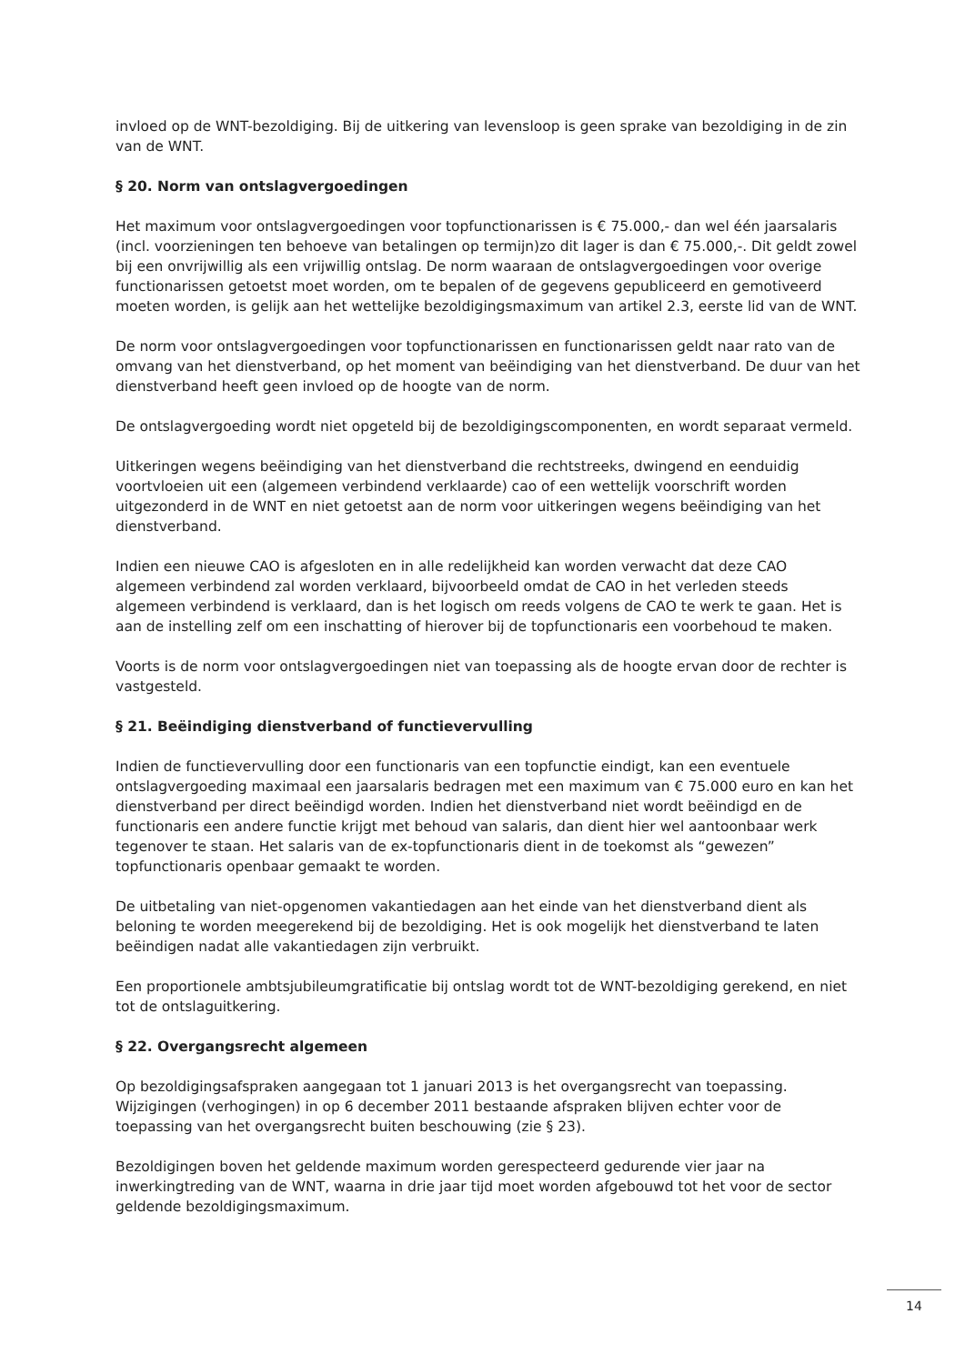invloed op de WNT-bezoldiging. Bij de uitkering van levensloop is geen sprake van bezoldiging in de zin van de WNT.
§ 20. Norm van ontslagvergoedingen
Het maximum voor ontslagvergoedingen voor topfunctionarissen is € 75.000,- dan wel één jaarsalaris (incl. voorzieningen ten behoeve van betalingen op termijn)zo dit lager is dan € 75.000,-. Dit geldt zowel bij een onvrijwillig als een vrijwillig ontslag. De norm waaraan de ontslagvergoedingen voor overige functionarissen getoetst moet worden, om te bepalen of de gegevens gepubliceerd en gemotiveerd moeten worden, is gelijk aan het wettelijke bezoldigingsmaximum van artikel 2.3, eerste lid van de WNT.
De norm voor ontslagvergoedingen voor topfunctionarissen en functionarissen geldt naar rato van de omvang van het dienstverband, op het moment van beëindiging van het dienstverband. De duur van het dienstverband heeft geen invloed op de hoogte van de norm.
De ontslagvergoeding wordt niet opgeteld bij de bezoldigingscomponenten, en wordt separaat vermeld.
Uitkeringen wegens beëindiging van het dienstverband die rechtstreeks, dwingend en eenduidig voortvloeien uit een (algemeen verbindend verklaarde) cao of een wettelijk voorschrift worden uitgezonderd in de WNT en niet getoetst aan de norm voor uitkeringen wegens beëindiging van het dienstverband.
Indien een nieuwe CAO is afgesloten en in alle redelijkheid kan worden verwacht dat deze CAO algemeen verbindend zal worden verklaard, bijvoorbeeld omdat de CAO in het verleden steeds algemeen verbindend is verklaard, dan is het logisch om reeds volgens de CAO te werk te gaan. Het is aan de instelling zelf om een inschatting of hierover bij de topfunctionaris een voorbehoud te maken.
Voorts is de norm voor ontslagvergoedingen niet van toepassing als de hoogte ervan door de rechter is vastgesteld.
§ 21. Beëindiging dienstverband of functievervulling
Indien de functievervulling door een functionaris van een topfunctie eindigt, kan een eventuele ontslagvergoeding maximaal een jaarsalaris bedragen met een maximum van € 75.000 euro en kan het dienstverband per direct beëindigd worden. Indien het dienstverband niet wordt beëindigd en de functionaris een andere functie krijgt met behoud van salaris, dan dient hier wel aantoonbaar werk tegenover te staan. Het salaris van de ex-topfunctionaris dient in de toekomst als “gewezen” topfunctionaris openbaar gemaakt te worden.
De uitbetaling van niet-opgenomen vakantiedagen aan het einde van het dienstverband dient als beloning te worden meegerekend bij de bezoldiging. Het is ook mogelijk het dienstverband te laten beëindigen nadat alle vakantiedagen zijn verbruikt.
Een proportionele ambtsjubileumgratificatie bij ontslag wordt tot de WNT-bezoldiging gerekend, en niet tot de ontslaguitkering.
§ 22. Overgangsrecht algemeen
Op bezoldigingsafspraken aangegaan tot 1 januari 2013 is het overgangsrecht van toepassing. Wijzigingen (verhogingen) in op 6 december 2011 bestaande afspraken blijven echter voor de toepassing van het overgangsrecht buiten beschouwing (zie § 23).
Bezoldigingen boven het geldende maximum worden gerespecteerd gedurende vier jaar na inwerkingtreding van de WNT, waarna in drie jaar tijd moet worden afgebouwd tot het voor de sector geldende bezoldigingsmaximum.
14